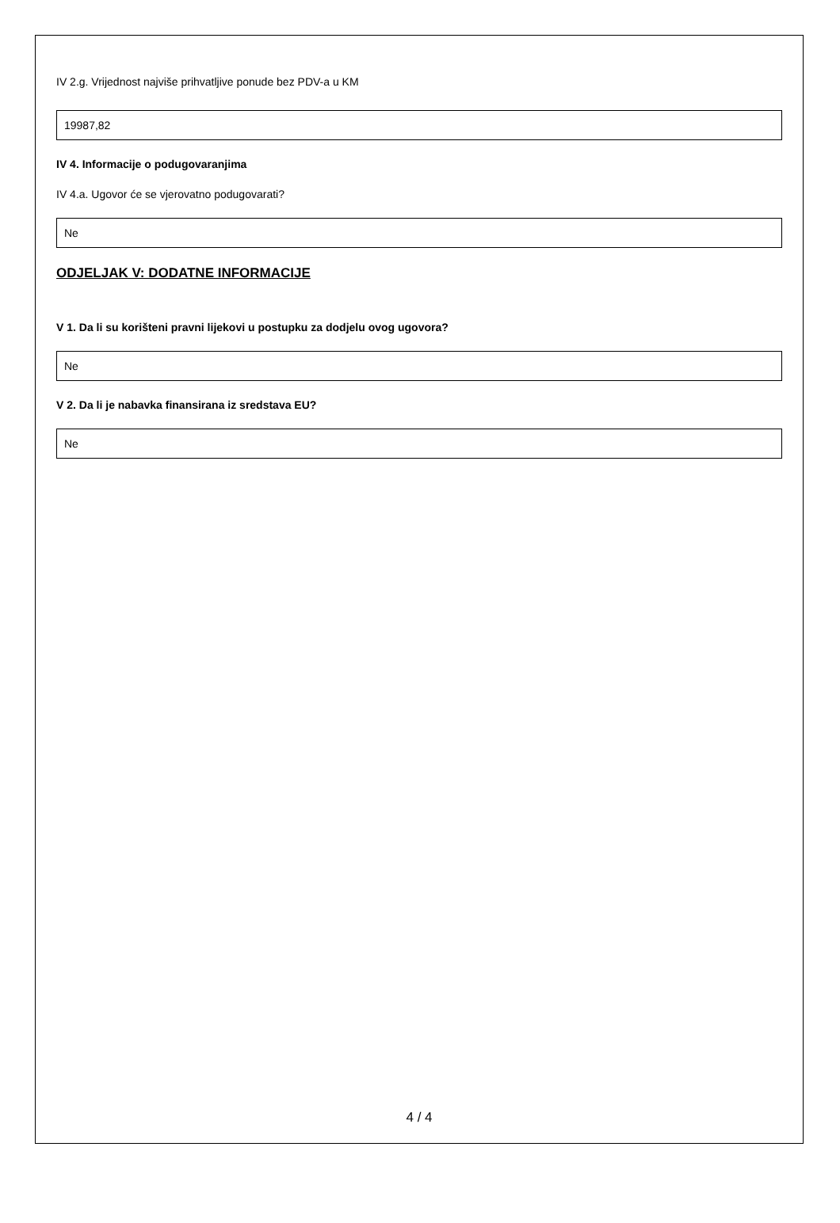IV 2.g. Vrijednost najviše prihvatljive ponude bez PDV-a u KM
19987,82
IV 4. Informacije o podugovaranjima
IV 4.a. Ugovor će se vjerovatno podugovarati?
Ne
ODJELJAK V: DODATNE INFORMACIJE
V 1. Da li su korišteni pravni lijekovi u postupku za dodjelu ovog ugovora?
Ne
V 2. Da li je nabavka finansirana iz sredstava EU?
Ne
4 / 4